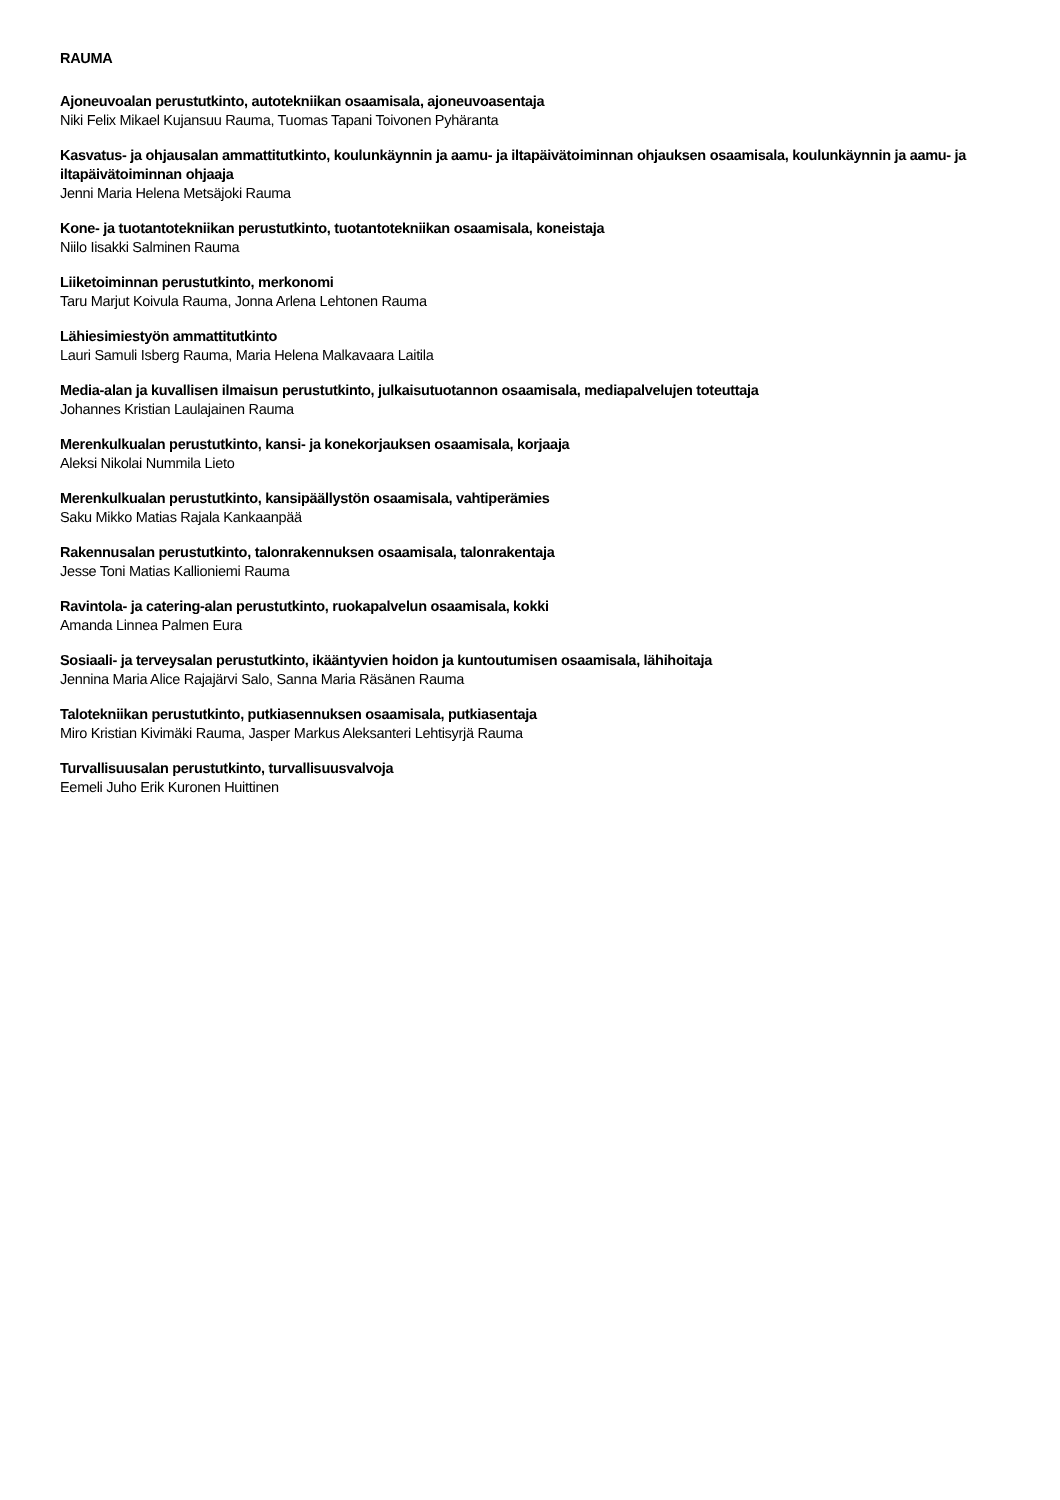RAUMA
Ajoneuvoalan perustutkinto, autotekniikan osaamisala, ajoneuvoasentaja
Niki Felix Mikael Kujansuu Rauma, Tuomas Tapani Toivonen Pyhäranta
Kasvatus- ja ohjausalan ammattitutkinto, koulunkäynnin ja aamu- ja iltapäivätoiminnan ohjauksen osaamisala, koulunkäynnin ja aamu- ja iltapäivätoiminnan ohjaaja
Jenni Maria Helena Metsäjoki Rauma
Kone- ja tuotantotekniikan perustutkinto, tuotantotekniikan osaamisala, koneistaja
Niilo Iisakki Salminen Rauma
Liiketoiminnan perustutkinto, merkonomi
Taru Marjut Koivula Rauma, Jonna Arlena Lehtonen Rauma
Lähiesimiestyön ammattitutkinto
Lauri Samuli Isberg Rauma, Maria Helena Malkavaara Laitila
Media-alan ja kuvallisen ilmaisun perustutkinto, julkaisutuotannon osaamisala, mediapalvelujen toteuttaja
Johannes Kristian Laulajainen Rauma
Merenkulkualan perustutkinto, kansi- ja konekorjauksen osaamisala, korjaaja
Aleksi Nikolai Nummila Lieto
Merenkulkualan perustutkinto, kansipäällystön osaamisala, vahtiperämies
Saku Mikko Matias Rajala Kankaanpää
Rakennusalan perustutkinto, talonrakennuksen osaamisala, talonrakentaja
Jesse Toni Matias Kallioniemi Rauma
Ravintola- ja catering-alan perustutkinto, ruokapalvelun osaamisala, kokki
Amanda Linnea Palmen Eura
Sosiaali- ja terveysalan perustutkinto, ikääntyvien hoidon ja kuntoutumisen osaamisala, lähihoitaja
Jennina Maria Alice Rajajärvi Salo, Sanna Maria Räsänen Rauma
Talotekniikan perustutkinto, putkiasennuksen osaamisala, putkiasentaja
Miro Kristian Kivimäki Rauma, Jasper Markus Aleksanteri Lehtisyrjä Rauma
Turvallisuusalan perustutkinto, turvallisuusvalvoja
Eemeli Juho Erik Kuronen Huittinen